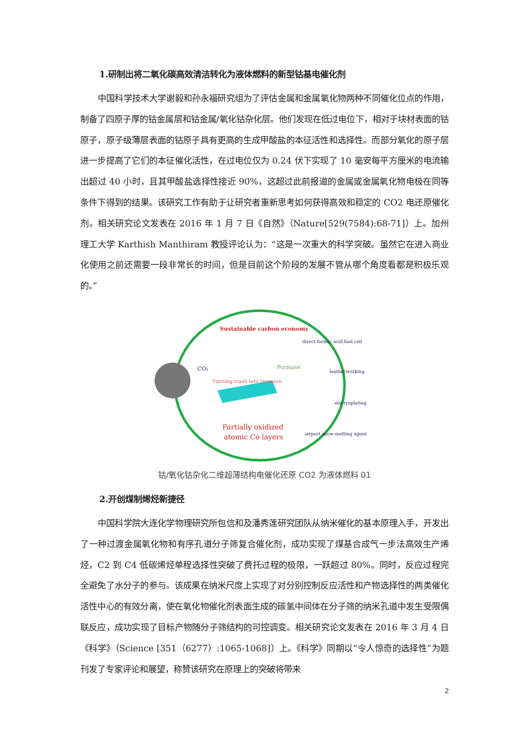1.研制出将二氧化碳高效清洁转化为液体燃料的新型钴基电催化剂
中国科学技术大学谢毅和孙永福研究组为了评估金属和金属氧化物两种不同催化位点的作用，制备了四原子厚的钴金属层和钴金属/氧化钴杂化层。他们发现在低过电位下，相对于块材表面的钴原子，原子级薄层表面的钴原子具有更高的生成甲酸盐的本征活性和选择性。而部分氧化的原子层进一步提高了它们的本征催化活性，在过电位仅为 0.24 伏下实现了 10 毫安每平方厘米的电流输出超过 40 小时，且其甲酸盐选择性接近 90%，这超过此前报道的金属或金属氧化物电极在同等条件下得到的结果。该研究工作有助于让研究者重新思考如何获得高效和稳定的 CO2 电还原催化剂。相关研究论文发表在 2016 年 1 月 7 日《自然》（Nature[529(7584):68-71]）上。加州理工大学 Karthish Manthiram 教授评论认为：“这是一次重大的科学突破。虽然它在进入商业化使用之前还需要一段非常长的时间，但是目前这个阶段的发展不管从哪个角度看都是积极乐观的。”
Sustainable carbon economy
direct formic acid fuel cell
CO₂
Formate
Turning trash into treasure
leatherworking
electroplating
airport snow-melting agent
Partially oxidized
atomic Co layers
钴/氧化钴杂化二维超薄结构电催化还原 CO2 为液体燃料 01
2.开创煤制烯烃新捷径
中国科学院大连化学物理研究所包信和及潘秀莲研究团队从纳米催化的基本原理入手，开发出了一种过渡金属氧化物和有序孔道分子筛复合催化剂，成功实现了煤基合成气一步法高效生产烯烃，C2 到 C4 低碳烯烃单程选择性突破了费托过程的极限，一跃超过 80%。同时，反应过程完全避免了水分子的参与。该成果在纳米尺度上实现了对分别控制反应活性和产物选择性的两类催化活性中心的有效分离，使在氧化物催化剂表面生成的碳氢中间体在分子筛的纳米孔道中发生受限偶联反应，成功实现了目标产物随分子筛结构的可控调变。相关研究论文发表在 2016 年 3 月 4 日《科学》（Science [351（6277）:1065-1068]）上。《科学》同期以“令人惊奇的选择性”为题刊发了专家评论和展望，称赞该研究在原理上的突破将带来
2